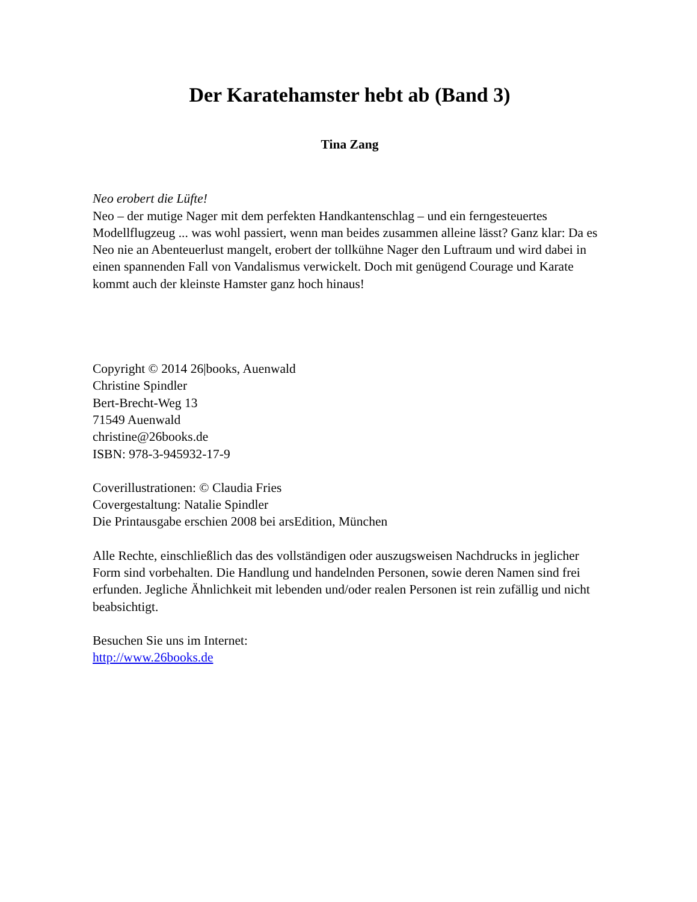Der Karatehamster hebt ab (Band 3)
Tina Zang
Neo erobert die Lüfte!
Neo – der mutige Nager mit dem perfekten Handkantenschlag – und ein ferngesteuertes Modellflugzeug ... was wohl passiert, wenn man beides zusammen alleine lässt? Ganz klar: Da es Neo nie an Abenteuerlust mangelt, erobert der tollkühne Nager den Luftraum und wird dabei in einen spannenden Fall von Vandalismus verwickelt. Doch mit genügend Courage und Karate kommt auch der kleinste Hamster ganz hoch hinaus!
Copyright © 2014 26|books, Auenwald
Christine Spindler
Bert-Brecht-Weg 13
71549 Auenwald
christine@26books.de
ISBN: 978-3-945932-17-9
Coverillustrationen: © Claudia Fries
Covergestaltung: Natalie Spindler
Die Printausgabe erschien 2008 bei arsEdition, München
Alle Rechte, einschließlich das des vollständigen oder auszugsweisen Nachdrucks in jeglicher Form sind vorbehalten. Die Handlung und handelnden Personen, sowie deren Namen sind frei erfunden. Jegliche Ähnlichkeit mit lebenden und/oder realen Personen ist rein zufällig und nicht beabsichtigt.
Besuchen Sie uns im Internet:
http://www.26books.de